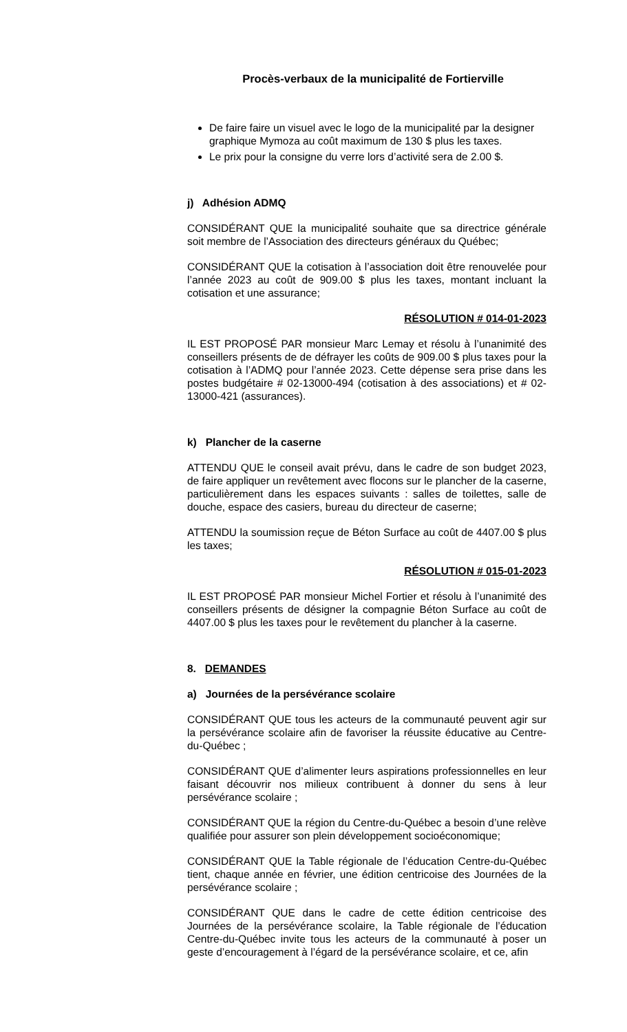Procès-verbaux de la municipalité de Fortierville
De faire faire un visuel avec le logo de la municipalité par la designer graphique Mymoza au coût maximum de 130 $ plus les taxes.
Le prix pour la consigne du verre lors d’activité sera de 2.00 $.
j) Adhésion ADMQ
CONSIDÉRANT QUE la municipalité souhaite que sa directrice générale soit membre de l’Association des directeurs généraux du Québec;
CONSIDÉRANT QUE la cotisation à l’association doit être renouvelée pour l’année 2023 au coût de 909.00 $ plus les taxes, montant incluant la cotisation et une assurance;
RÉSOLUTION # 014-01-2023
IL EST PROPOSÉ PAR monsieur Marc Lemay et résolu à l’unanimité des conseillers présents de de défrayer les coûts de 909.00 $ plus taxes pour la cotisation à l’ADMQ pour l’année 2023. Cette dépense sera prise dans les postes budgétaire # 02-13000-494 (cotisation à des associations) et # 02-13000-421 (assurances).
k) Plancher de la caserne
ATTENDU QUE le conseil avait prévu, dans le cadre de son budget 2023, de faire appliquer un revêtement avec flocons sur le plancher de la caserne, particulièrement dans les espaces suivants : salles de toilettes, salle de douche, espace des casiers, bureau du directeur de caserne;
ATTENDU la soumission reçue de Béton Surface au coût de 4407.00 $ plus les taxes;
RÉSOLUTION # 015-01-2023
IL EST PROPOSÉ PAR monsieur Michel Fortier et résolu à l’unanimité des conseillers présents de désigner la compagnie Béton Surface au coût de 4407.00 $ plus les taxes pour le revêtement du plancher à la caserne.
8. DEMANDES
a) Journées de la persévérance scolaire
CONSIDÉRANT QUE tous les acteurs de la communauté peuvent agir sur la persévérance scolaire afin de favoriser la réussite éducative au Centre-du-Québec ;
CONSIDÉRANT QUE d’alimenter leurs aspirations professionnelles en leur faisant découvrir nos milieux contribuent à donner du sens à leur persévérance scolaire ;
CONSIDÉRANT QUE la région du Centre-du-Québec a besoin d’une relève qualifiée pour assurer son plein développement socioéconomique;
CONSIDÉRANT QUE la Table régionale de l’éducation Centre-du-Québec tient, chaque année en février, une édition centricoise des Journées de la persévérance scolaire ;
CONSIDÉRANT QUE dans le cadre de cette édition centricoise des Journées de la persévérance scolaire, la Table régionale de l’éducation Centre-du-Québec invite tous les acteurs de la communauté à poser un geste d’encouragement à l’égard de la persévérance scolaire, et ce, afin